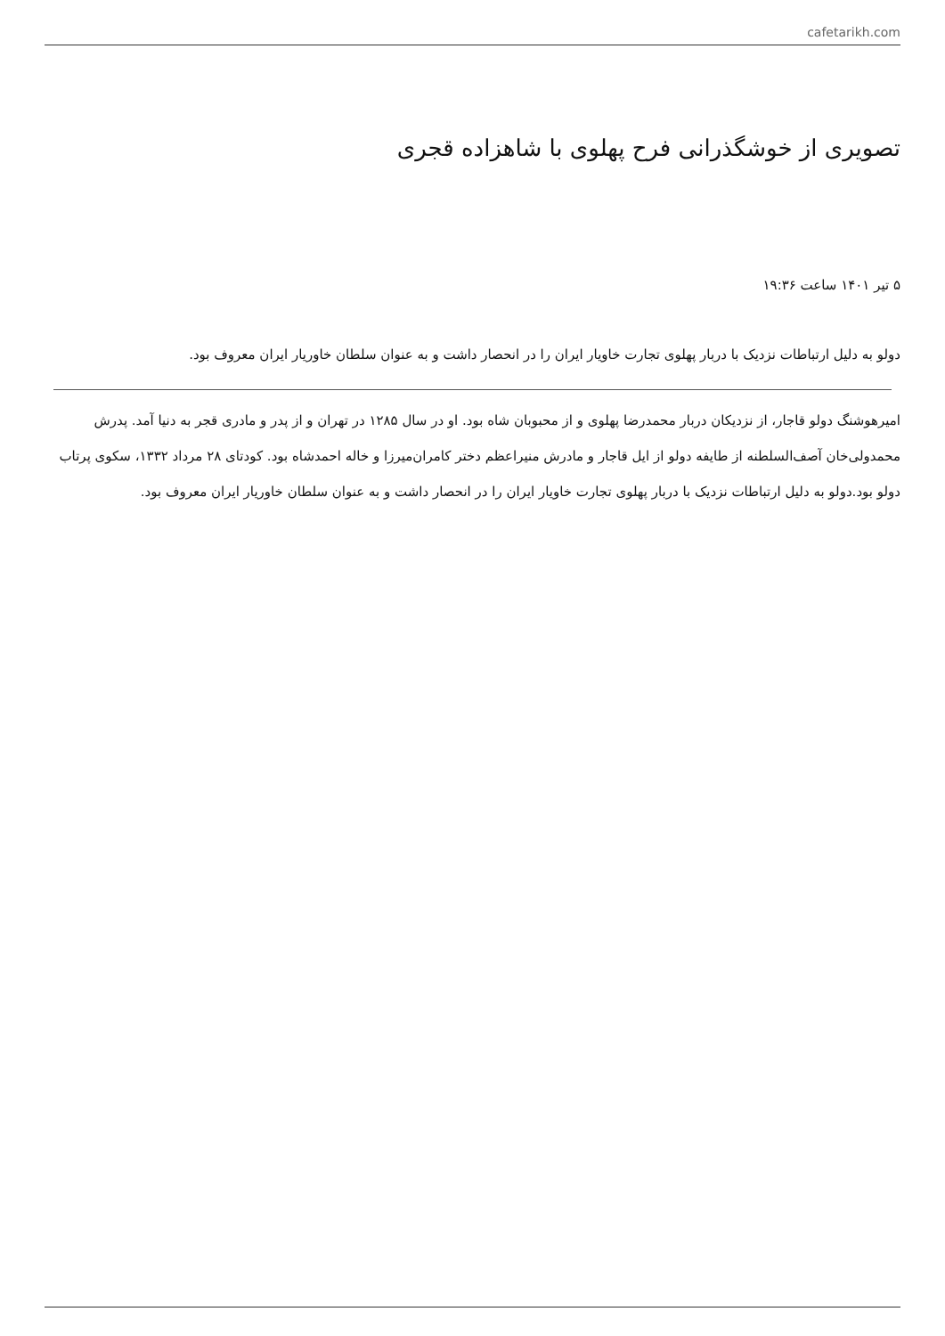cafetarikh.com
تصویری از خوشگذرانی فرح پهلوی با شاهزاده قجری
۵ تیر ۱۴۰۱ ساعت ۱۹:۳۶
دولو به دلیل ارتباطات نزدیک با دربار پهلوی تجارت خاویار ایران را در انحصار داشت و به عنوان سلطان خاوریار ایران معروف بود.
امیرهوشنگ دولو قاجار، از نزدیکان دربار محمدرضا پهلوی و از محبوبان شاه بود. او در سال ۱۲۸۵ در تهران و از پدر و مادری قجر به دنیا آمد. پدرش محمدولی‌خان آصف‌السلطنه از طایفه دولو از ایل قاجار و مادرش منیراعظم دختر کامران‌میرزا و خاله احمدشاه بود. کودتای ۲۸ مرداد ۱۳۳۲، سکوی پرتاب دولو بود.دولو به دلیل ارتباطات نزدیک با دربار پهلوی تجارت خاویار ایران را در انحصار داشت و به عنوان سلطان خاوریار ایران معروف بود.